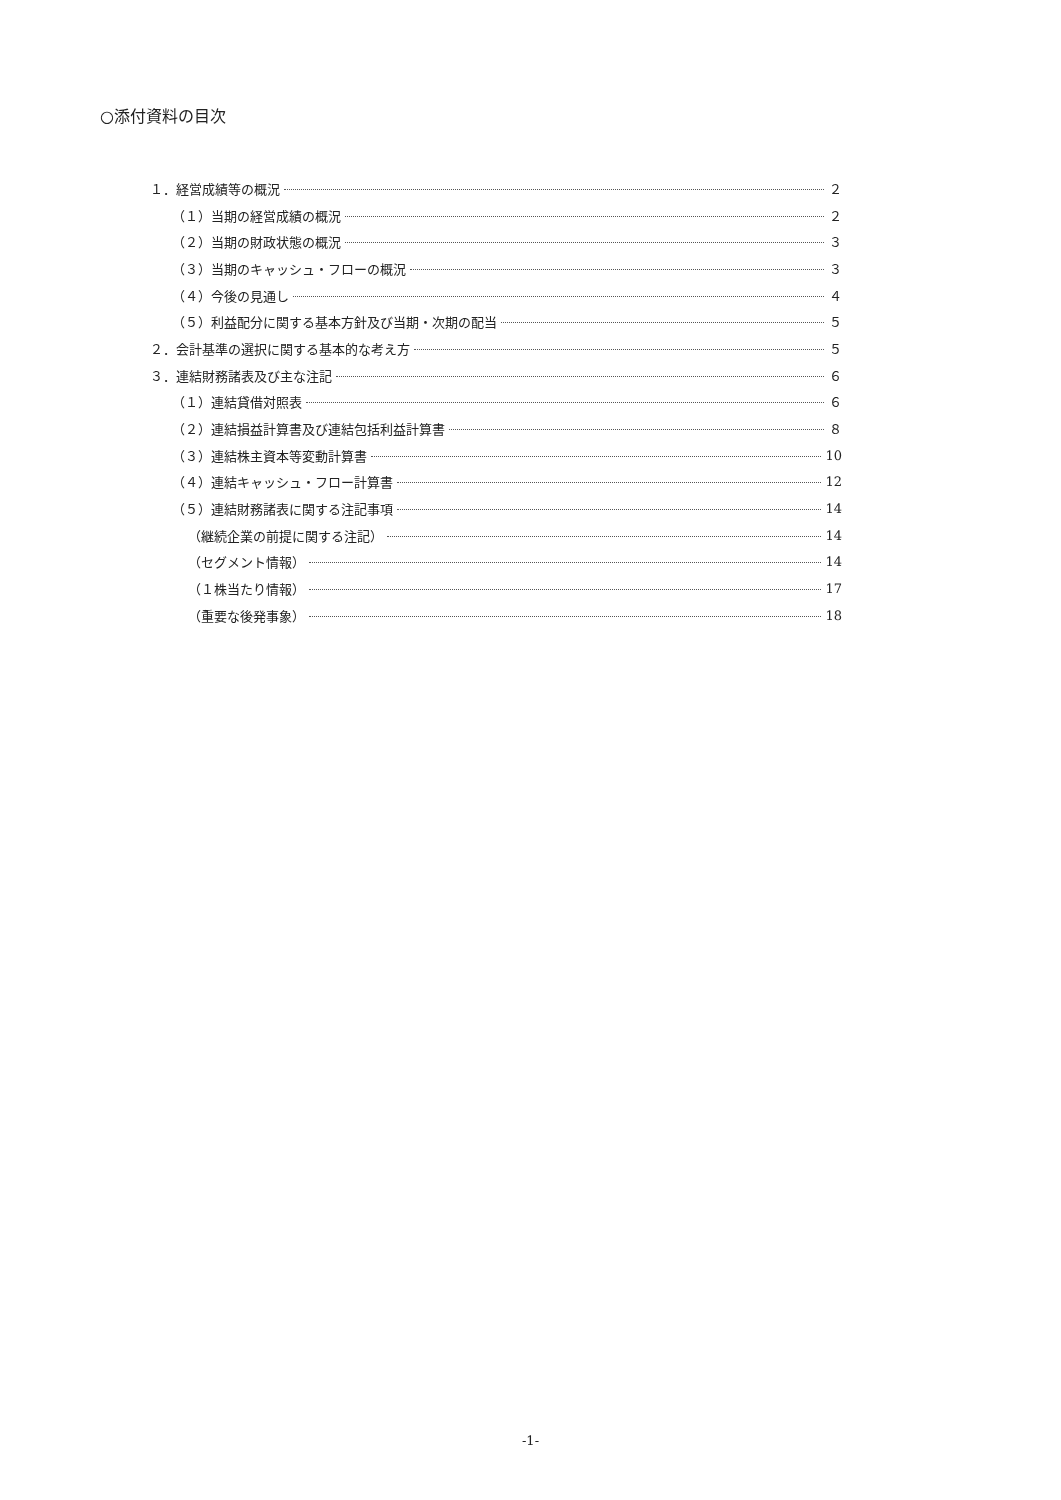○添付資料の目次
１．経営成績等の概況 ２
（１）当期の経営成績の概況 ２
（２）当期の財政状態の概況 ３
（３）当期のキャッシュ・フローの概況 ３
（４）今後の見通し ４
（５）利益配分に関する基本方針及び当期・次期の配当 ５
２．会計基準の選択に関する基本的な考え方 ５
３．連結財務諸表及び主な注記 ６
（１）連結貸借対照表 ６
（２）連結損益計算書及び連結包括利益計算書 ８
（３）連結株主資本等変動計算書 10
（４）連結キャッシュ・フロー計算書 12
（５）連結財務諸表に関する注記事項 14
（継続企業の前提に関する注記） 14
（セグメント情報） 14
（１株当たり情報） 17
（重要な後発事象） 18
-1-